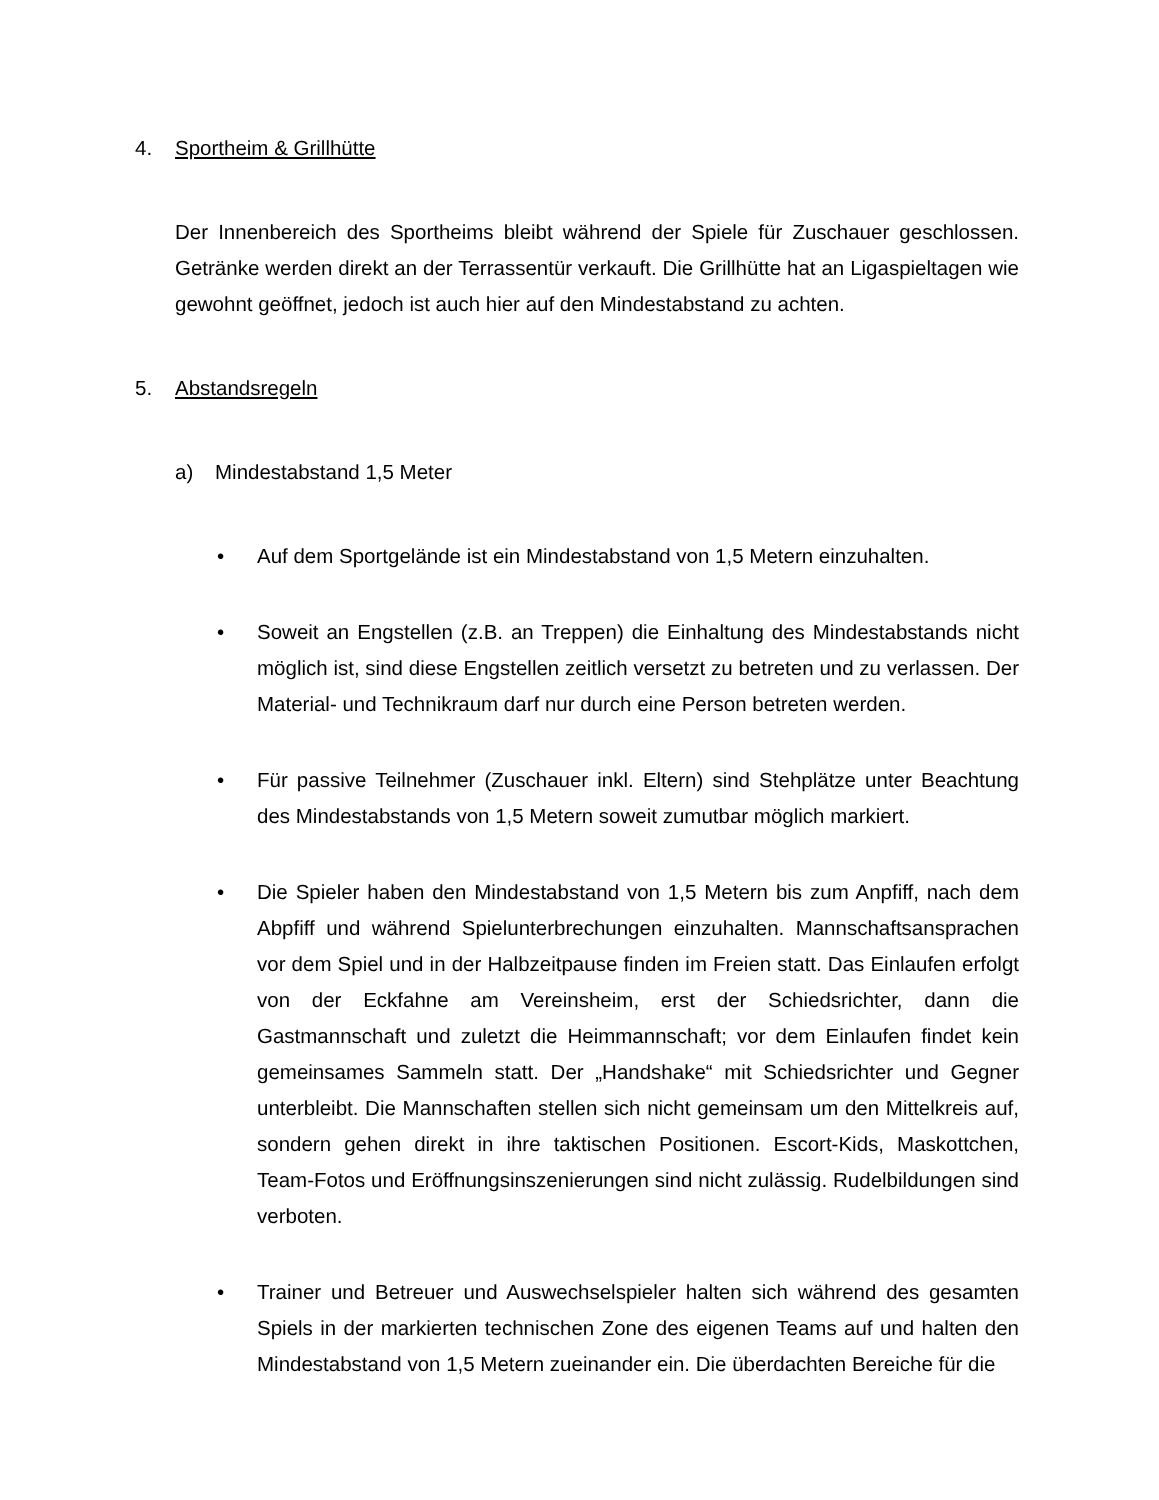4. Sportheim & Grillhütte
Der Innenbereich des Sportheims bleibt während der Spiele für Zuschauer geschlossen. Getränke werden direkt an der Terrassentür verkauft. Die Grillhütte hat an Ligaspieltagen wie gewohnt geöffnet, jedoch ist auch hier auf den Mindestabstand zu achten.
5. Abstandsregeln
a) Mindestabstand 1,5 Meter
• Auf dem Sportgelände ist ein Mindestabstand von 1,5 Metern einzuhalten.
• Soweit an Engstellen (z.B. an Treppen) die Einhaltung des Mindestabstands nicht möglich ist, sind diese Engstellen zeitlich versetzt zu betreten und zu verlassen. Der Material- und Technikraum darf nur durch eine Person betreten werden.
• Für passive Teilnehmer (Zuschauer inkl. Eltern) sind Stehplätze unter Beachtung des Mindestabstands von 1,5 Metern soweit zumutbar möglich markiert.
• Die Spieler haben den Mindestabstand von 1,5 Metern bis zum Anpfiff, nach dem Abpfiff und während Spielunterbrechungen einzuhalten. Mannschaftsansprachen vor dem Spiel und in der Halbzeitpause finden im Freien statt. Das Einlaufen erfolgt von der Eckfahne am Vereinsheim, erst der Schiedsrichter, dann die Gastmannschaft und zuletzt die Heimmannschaft; vor dem Einlaufen findet kein gemeinsames Sammeln statt. Der „Handshake“ mit Schiedsrichter und Gegner unterbleibt. Die Mannschaften stellen sich nicht gemeinsam um den Mittelkreis auf, sondern gehen direkt in ihre taktischen Positionen. Escort-Kids, Maskottchen, Team-Fotos und Eröffnungsinszenierungen sind nicht zulässig. Rudelbildungen sind verboten.
• Trainer und Betreuer und Auswechselspieler halten sich während des gesamten Spiels in der markierten technischen Zone des eigenen Teams auf und halten den Mindestabstand von 1,5 Metern zueinander ein. Die überdachten Bereiche für die